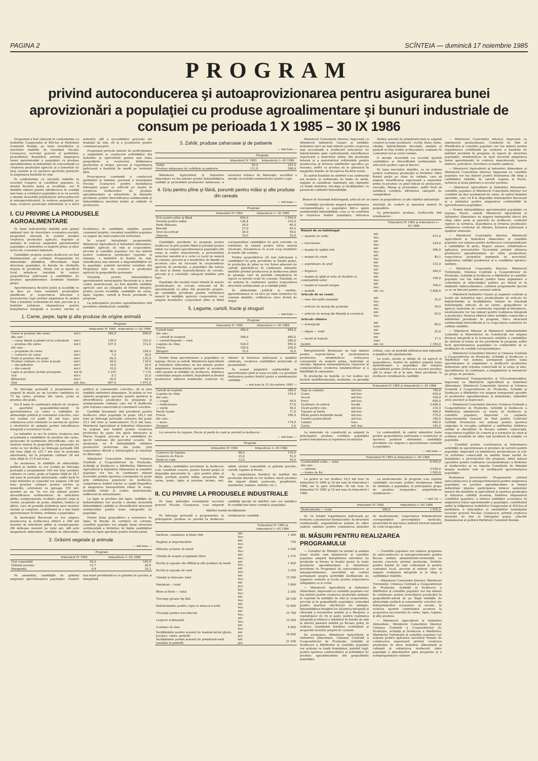PAGINA 2 SCÎNTEIA — duminică 17 noiembrie 1985
PROGRAM
privind autoconducerea şi autoaprovizionarea pentru asigurarea bunei aprovizionări a populaţiei cu produse agroalimentare şi bunuri industriale de consum pe perioada 1 X 1985 – 30 IX 1986
Programul a fost elaborat în conformitate cu hotărîrile Congresului al XIII-lea al Partidului Comunist Român, pe baza orientărilor şi sarcinilor stabilite de tovarăşul Nicolae Ceauşescu, secretar general al partidului, preşedintele Republicii, privind asigurarea bunei aprovizionări a populaţiei cu produse agroalimentare şi industriale în concordanţă cu creşterea producţiei agricole şi a bunurilor de larg consum şi cu sporirea aportului judeţelor la asigurarea fondului de stat.
În conformitate cu sarcinile stabilite la recentul Congres al consiliilor populare, la nivelul fiecărui judeţ şi localitate, vor fi stabilite măsuri pentru satisfacerea în condiţii mai bune a cerinţelor populaţiei şi se va acorda o atenţie deosebită problemelor autoconducerii şi autoaprovizionării, în vederea asigurării, pe baza creşterii producţiei industriale şi a micii industrii, atît a necesităţilor generale ale fondului de stat, cît şi a produselor pentru consumul propriu.
Programul prevede măsuri de perfecţionare a organizării şi conducerii activităţilor din industrie şi agricultură pentru mai buna gospodărire a resurselor, înlăturarea pierderilor şi risipei, precum şi repartizarea judicioasă a fondului de marfă pe teritoriul ţării.
Preocuparea constantă a conducerii partidului şi statului, personal a tovarăşului Nicolae Ceauşescu pentru bunăstarea întregului popor se reflectă pe deplin în creşterea desfacerilor de produse agroalimentare şi industriale, în măsurile prevăzute pentru diversificarea sortimentală şi îmbunătăţirea nivelului tehnic şi calitativ al produselor.
I. CU PRIVIRE LA PRODUSELE AGROALIMENTARE
Pe baza indicatorilor stabiliţi prin planul naţional unic de dezvoltare economico-socială, programul situează în centrul atenţiei creşterea producţiei agricole, vegetale şi animale în vederea asigurării aprovizionării populaţiei, a industriei cu materii prime şi altor nevoi ale economiei naţionale.
Cantităţile propuse pentru desfacere au fost fundamentate pe cerinţele Programului de alimentaţie ştiinţifică, diferenţiate după structura populaţiei, în funcţie de eforturile depuse în producţie, vîrstă, sex şi specificul local, avîndu-se totodată în vedere gospodărirea judicioasă a cantităţilor de produse agroalimentare destinate fondului pieţei.
Aprovizionarea fiecărui judeţ şi localităţi se va face pe baza realizării producţiilor planificate şi respectarea întocmai a prevederilor legii privind asigurarea în primul rînd a fondului centralizat de stat, precum şi a fondului judeţean, răspunderea pentru îndeplinirea integrală a acestor sarcini şi încadrarea în cantităţile stabilite pentru consumul propriu, revenind consiliilor populare ca organe ale autoconducerii teritoriale.
În scopul îndeplinirii programului, Ministerul Agriculturii şi Industriei Alimentare, unităţile agricole de stat şi cooperatiste, precum şi consiliile populare vor lua măsuri pentru realizarea producţiei vegetale şi animale, a intrărilor la fondul de stat, valorificarea mai intensă a disponibilităţilor de la populaţie, potrivit sarcinilor rezultate din Programul unic de creştere a producţiei agricole în gospodăriile personale.
Totodată, pentru îmbunătăţirea aprovizionării municipiului Bucureşti şi a unor centre muncitoreşti, au fost stabilite unităţile agricole care au obligaţia să livreze integral, pentru aceste localităţi, cantităţile de carne, lapte, legume, cartofi şi fructe prevăzute în program.
La principalele produse agroalimentare sînt prevăzute următoarele cantităţi :
1. Carne, peşte, lapte şi alte produse de origine animală
| | | Program | |
| --- | --- | --- | --- |
| | | trimestrul IV 1985 | trimestrele I—III 1986 |
| Carne şi produse din carne | mii t | 246,9 | 664,0 |
| din care : | | | |
| — carne tăiată şi păsări vii în echivalent | mii t | 139,9 | 352,0 |
| — produse din carne | mii t | 107,0 | 312,0 |
| din care : | | | |
| — preparate de carne | mii t | 90,0 | 254,0 |
| — conserve de carne | mii t | 7,0 | 30,0 |
| Peşte şi produse din peşte | mii t | 62,0 | 135,0 |
| Produse culinare cu carne şi peşte | mii t | 20,0 | 118,0 |
| — din industrie | mii t | 10,0 | 28,0 |
| — din comerţ | mii t | 10,0 | 90,0 |
| Lapte şi produse lactate proaspete | mii hl | 2 255 | 7 110 |
| Unt | mii t | 8,5 | 25,0 |
| Brînzeturi | mii t | 20,0 | 64,0 |
| Ouă | mil. buc. | 607,0 | 1 975,0 |
Pe întreaga perioadă a programului se asigură în medie pe un locuitor cantitatea de 73 kg carne, produse din carne, peşte şi produse din peşte.
Vor fi luate în continuare măsuri de creştere a aportului gospodăriilor-anexă în aprovizionarea cu carne a unităţilor de alimentaţie publică şi consumuri colective, care vor realiza cel puţin 20 mii tone, prin extinderea celor existente cu sarcina de sporire a efectivelor de animale pentru valorificarea integrală a resurselor locale.
La industrie se are în vedere creşterea mai accentuată a cantităţilor de produse din carne, prelucrate în sortimente diversificate, care să uşureze munca în gospodărie. La preparate de carne se vor desface pe întreaga perioadă 344 mii tone (faţă de 251,7 mii tone în perioada anterioară), iar la preparate culinare 38 mii tone (faţă de 27,8 mii tone).
De asemenea, în unităţile de alimentaţie publică şi cantine se vor realiza pe întreaga perioadă a programului 100 mii tone produse culinare cu carne, peşte şi legume (faţă de 34,7 mii tone în perioada anterioară), astfel încît în total industria şi comerţul vor asigura 138 mii tone produse culinare pentru servire la domiciliu, echivalent cu aproape 195 mil. meniuri pe an. Se vor lua măsuri pentru diversificarea sortimentelor de mîncăruri gătite, semipreparate, tocături, pireuri, supe şi ciorbe, preparate de peşte, aluaturi, budinci şi altele, care să permită alcătuirea unor meniuri variate şi complete, contribuind la o mai bună aprovizionare în forme civilizate a populaţiei.
În municipiul Bucureşti se vor asigura producerea şi desfacerea zilnică a 200 mii meniuri de mîncăruri gătite şi semipreparate (64 milioane meniuri pe total an), atît prin magazinele alimentare, unităţile de alimentaţie publică şi consumurile colective, cît şi prin unităţile industriei alimentare. În judeţe se vor elabora programe speciale pentru sporirea şi diversificarea producţiei de preparate şi semipreparate culinare care vor fi desfăcute prin reţeaua comercială şi consumuri colective.
Cantităţi însemnate sînt prevăzute pentru desfacere către populaţie la peşte 142,3 mii tone pe întreaga perioadă, conserve din peşte 23,1 mii tone şi semiconserve 31,6 mii tone. Ministerul Agriculturii şi Industriei Alimentare va acţiona mai hotărît pentru creşterea producţiei de peşte din apele interioare şi Marea Neagră, precum şi a cantităţilor de specii valoroase din pescuitul oceanic. De asemenea, va fi îmbunătăţită calitatea produselor prelucrate din peşte, prin respectarea strictă a tehnologiilor şi reţetelor de fabricaţie.
Ministerul Comerţului Interior, Uniunea Centrală a Cooperativelor de Producţie, Achiziţii şi Desfacere a Mărfurilor, Ministerul Agriculturii şi Industriei Alimentare şi consiliile populare vor lua în continuare măsuri deosebite pentru sporirea consumului de peşte prin extinderea punctelor de desfacere, completarea dotării reţelei cu spaţii frigorifice şi asigurarea transportului ritmic în oraşe, localităţi rurale şi centre muncitoreşti, indiferent de subordonare.
La lapte şi produse din lapte, unităţile de industrializare vor acorda o atenţie deosebită îmbunătăţirii calităţii şi diversificării structurii sortimentale pentru toate categoriile de populaţie.
Pentru buna gospodărire a resurselor de lapte, în funcţie de cerinţele de consum, consiliile populare vor adapta lunar structura sortimentală a livrărilor, în limita cantităţilor totale de lapte aprobate pentru fondul pieţei.
2. Grăsimi vegetale şi animale
— mii tone —
| | Program | |
| --- | --- | --- |
| | trimestrul IV 1985 | trimestrele I—III 1986 |
| Ulei comestibil | 56,0 | 163,0 |
| Grăsimi porcine | 10,7 | 20,6 |
| Margarină | 8,4 | 18,3 |
Pe ansamblu, cantităţile de grăsimi asigurate aprovizionarea populaţiei, creşteri mai mari prevăzindu-se la grăsimi de porcine şi margarină.
3. Zahăr, produse zaharoase şi de patiserie
— mii tone —
| | Program | |
| --- | --- | --- |
| | trimestrul IV 1985 | trimestrele I—III 1986 |
| Zahăr | 85,0 | 253,0 |
| Produse zaharoase de cofetărie şi patiserie | 131,9 | 390,0 |
Ministerul Agriculturii şi Industriei Alimentare va lua măsuri pentru îmbunătăţirea calităţii şi prezentării produselor zaharoase, a normelor tehnice de fabricaţie, acordînd o atenţie deosebită sortimentelor pentru copii.
4. Griu pentru pîine şi făină, porumb pentru mălai şi alte produse din cereale
— mii tone —
| | Program | |
| --- | --- | --- |
| | trimestrul IV 1985 | trimestrele I—III 1986 |
| Griu pentru pîine şi făină | 650,0 | 1 950,0 |
| Porumb pentru mălai | 126,4 | 310,0 |
| Paste făinoase | 24,0 | 60,0 |
| Biscuiţi | 27,0 | 65,0 |
| Orez decorticat | 24,0 | 59,0 |
| Arpacaş | 10,0 | 25,0 |
Cantităţile prevăzute în program pentru desfacere la griu pentru făină şi porumb pentru mălai vor asigura aprovizionarea populaţiei din oraşe şi centre muncitoreşti, a personalului muncitor navetist şi a celui cu locul de muncă în comune, precum şi a membrilor de familie ai acestora care nu lucrează în cooperativele agricole de producţie, a populaţiei din zonele de deal şi munte neproducătoare de cereale, precum şi a celorlalte categorii stabilite prin lege.
Populaţia din mediul rural situată în zonele producătoare de cereale urmează să fie aprovizionată cu pîine din producţie proprie, iar cantităţile prevăzute pentru retribuirea muncii în unităţile agricole cooperatiste vor asigura membrilor cooperatori pîine şi făină corespunzător cantităţilor de griu cuvenite ca retribuire în natură pentru zilele muncă efectuate, folosindu-se în acest scop brutăriile şi morile din comune.
Pentru gospodărirea cît mai judicioasă a cantităţilor de griu prevăzute la fondul pieţei, în producţia de pîine se vor folosi adaosuri de cartofi, aplicîndu-se în continuare măsurile stabilite privind producerea şi desfacerea pîinii în gramaje care să permită cumpărarea în raport cu nevoile reale de consum. Totodată, se va acţiona în continuare pentru respectarea structurii sortimentale şi a calităţii pîinii.
În alimentaţia publică şi cantine, aprovizionarea se va face pe baza normelor de consum stabilite, evitîndu-se orice formă de risipă.
5. Legume, cartofi, fructe şi struguri
— mii tone —
| | Program | |
| --- | --- | --- |
| | trimestrul IV 1985 | trimestrele I—III 1986 |
| Cartofi total | 390,0 | 640,0 |
| din care : | | |
| — cartofi de toamnă | 390,0 | 440,0 |
| — cartofi timpurii — vară | — | 200,0 |
| Legume de cîmp | 520,0 | 965,0 |
| Fructe | 100,0 | 250,0 |
| Struguri | 35,0 | 70,0 |
Pentru buna aprovizionare a populaţiei cu legume, fructe şi cartofi, Ministerul Agriculturii şi Industriei Alimentare va lua măsuri pentru asigurarea transportului operativ al acestora către pieţele şi unităţile de desfacere, întărirea controlului asupra sortării, depozitării şi livrării produselor, mărirea numărului centrelor de vînzare şi folosirea judicioasă a spaţiilor existente, creşterea cantităţilor prelucrate şi preambalate.
În scopul asigurării continuităţii în aprovizionare pînă la noua recoltă, s-a prevăzut însilozarea pentru fondul pieţei a următoarelor cantităţi :
— mii tone la 31 decembrie 1985 —
| Cartofi de toamnă | 280,0 |
| Legume de cîmp | 155,0 |
| din care : | |
| — ceapă | 50,0 |
| — rădăcinoase | 57,0 |
| — varză | 30,0 |
| Fasole boabe | 17,0 |
| Fructe | 180,0 |
| din care : | |
| — mere | 179,0 |
| Struguri | 5,0 |
La conserve de legume, fructe şi pastă de roşii se prevăd la desfacere :
— mii tone —
| | Program | |
| --- | --- | --- |
| | trimestrul IV 1985 | trimestrele I—III 1986 |
| Conserve de legume | 66,0 | 110,0 |
| Conserve de fructe | 25,0 | 55,0 |
| Pastă de roşii | 12,0 | 16,0 |
În afara cantităţilor prevăzute la desfacere s-au constituit rezerve pentru fondul pieţei la dispoziţia guvernului la : griu pentru pîine şi făină, porumb pentru mălai, preparate din carne, peşte, lapte şi produse lactate, unt, zahăr, uleiuri comestibile şi grăsimi porcine, cartofi, legume şi fructe.
În completarea fondului de mărfuri din producţia internă se vor desface unele produse din import (lămîi, portocale, grepfruturi, mandarine, banane, măsline etc.).
II. CU PRIVIRE LA PRODUSELE INDUSTRIALE
Pe baza indicaţiei tovarăşului secretar general Nicolae Ceauşescu, s-au asigurat cantităţi sporite de mărfuri care vor satisface în condiţii mai bune cerinţele populaţiei.
Mărfuri textile-încălţăminte
Pe întreaga perioadă a programului, la principalele produse se prevăd la desfacere următoarele cantităţi :
| | | Trimestrul IV 1985 şi trimestrele I—III 1986 |
| --- | --- | --- |
| Pardesie, canadiene şi bluze vînt | mii buc. | 1 260 |
| Raglane şi impermeabile | mii buc. | 730 |
| Paltoane şi haine de iarnă | mii buc. | 2 500 |
| Cămăşi de noapte şi pijamale finet | mii buc. | 2 370 |
| Rochii şi capoate din diftină şi alte ţesături de iarnă | mii buc. | 1 400 |
| Rochii şi capoate de vară | mii buc. | 3 550 |
| Cămăşi şi bluzoane total | mii buc. | 15 500 |
| Pantaloni — total | mii per. | 3 400 |
| Bluze şi fuste — total | mii buc. | 2 200 |
| Tricotaje groase tip lînă | mii buc. | 28 100 |
| Îmbrăcăminte pentru copii cu mînecă scurtă | mii buc. | 12 800 |
| Tricotaje pentru nou-născuţi | mii buc. | 15 700 |
| Lenjerie scămoşată | mii buc. | 12 500 |
| Costume de baie | mii buc. | 4 400 |
| Încălţăminte pentru sezonul de toamnă-iarnă (ghete, bocanci, cizme, pantofi) | mii per. | 18 800 |
| Încălţăminte pentru sezonul de primăvară-vară (sandale şi pantofi) | mii per. | 31 200 |
Ministerul Comerţului Interior, împreună cu Ministerul Industriei Uşoare şi unităţile industriei mici au luat măsuri pentru creşterea mai accentuată a desfacerii articolelor de îmbrăcăminte gata confecţionată, valorificarea superioară a materiilor prime din producţia internă şi a materialelor refolosibile pentru producerea şi livrarea mărfurilor specifice pe sezoane, astfel ca acestea să se găsească în magazine înainte de începerea fiecărui sezon.
În cadrul fondului de mărfuri s-au contractat noi modele şi sortimente de haine de iarnă, raglane şi canadiene matlasate sau căptuşite cu blană sintetică, tricotaje şi încălţăminte cu parametri calitativi îmbunătăţiţi.
Pentru sezonul de primăvară-vară se asigură creşteri la toate produsele : rochii, bluze, fuste, cămăşi, îmbrăcăminte tricotată, sandale şi pantofi cu feţe textile şi înlocuitori, realizate în contexturi noi şi culori variate.
O atenţie deosebită s-a acordat sporirii cantităţilor şi diversificării sortimentale la articolele pentru copii şi tineret.
Pe baza sarcinilor stabilite, se va acţiona pentru realizarea producţiei şi livrărilor către fondul pieţei pe clase de calitate, care să asigure valorificarea superioară a materiilor prime în produse cu grad ridicat de prelucrare, execuţie, finisaj şi prezentare, astfel încît să satisfacă cerinţele diferitelor categorii de cumpărători.
Bunuri de folosinţă îndelungată, articole de uz casnic şi gospodăresc şi alte mărfuri industriale
Cantităţile prevăzute asigură aprovizionarea corespunzătoare a populaţiei într-o gamă sortimentală îmbunătăţită, ceea ce va contribui la creşterea dotării populaţiei, ridicarea nivelului de confort şi uşurarea muncii în gospodărie.
La principalele produse, desfacerile sînt următoarele :
| | | Trimestrul IV 1985 şi trimestrele I—III 1986 |
| --- | --- | --- |
| Bunuri de uz îndelungat | | |
| — aparate de radio | mii buc. | 473,0 |
| — televizoare | mii buc. | 224,0 |
| — maşini de spălat rufe | mii buc. | 260,0 |
| — maşini de cusut | mii buc. | 48,5 |
| — aspiratoare de praf | mii buc. | 132,0 |
| — frigidere | mii buc. | 260,0 |
| — maşini de gătit şi sobe de încălzit cu combustibili solizi | mii buc. | 198,0 |
| — maşini şi reşouri aragaz | mii buc. | 160,0 |
| — mobilă | mil. lei | 5 800,0 |
| Articole de uz casnic | | |
| — vase din tablă emailată | mil. buc. | 32,0 |
| — articole de menaj din porţelan | mil. buc. | 29,0 |
| — articole de menaj din faianţă şi ceramică | mil. buc. | 50,0 |
| Articole chimice | | |
| — detergenţi | mii tone | 80,0 |
| — săpun — total | mii tone | 25,0 |
| — lacuri şi vopsele | mii tone | 17,5 |
| Jucării | mil. lei | 1 350,0 |
Întreprinderile furnizoare au luat măsuri pentru reproiectarea şi modernizarea produselor, urmărindu-se reducerea consumului de materii prime, materiale şi energie, tipizarea subansamblelor, reperelor şi componentelor, creşterea randamentelor şi a fiabilităţii în exploatare.
În producţia de mobilă, se vor realiza noi modele multifuncţionale, modulate, cu greutăţi reduse, care să permită utilizarea mai raţională a spaţiilor din apartamente.
La scule, unelte şi utilaje de uz agricol şi gospodăresc, fondul de mărfuri asigură buna aprovizionare a populaţiei din reţeaua specializată pentru desfacerea acestor produse atît la oraşe cît şi la sate, fiind prevăzute la desfacere următoarele cantităţi :
| | | Trimestrul IV 1985 şi trimestrele I—III 1986 |
| --- | --- | --- |
| Sape şi cazmale | mii buc. | 780,0 |
| Coase | mii buc. | 650,0 |
| Seceri | mii buc. | 550,0 |
| Furci | mii buc. | 650,0 |
| Tocătoare de nutreţ | bucăţi | 2 800,0 |
| Cleşti pentru cuie | mii buc. | 210,0 |
| Topoare şi barde | mii buc. | 400,0 |
| Pînză pentru ferăstrău metal | mii buc. | 570,0 |
| Foarfeci pomicultură | mii buc. | 140,0 |
| Lanţuri | tone | 900,0 |
| Caiele | mil. buc. | 145,0 |
La materiale de construcţii se asigură la principalele produse cerinţele populaţiei pentru întreţinerea şi repararea locuinţelor.
La combustibili, în cadrul măsurilor luate pentru gospodărirea judicioasă a resurselor şi sporirea ponderii cărbunilor, cantităţile prevăzute vor asigura o aprovizionare normală a populaţiei.
— mii tone —
| | Trimestrul IV 1985 şi trimestrele I—III 1986 |
| --- | --- |
| Combustibili solizi — total | 4 950,0 |
| din care : | |
| — cărbuni | 3 030,0 |
| — lemne de foc | 1 920,0 |
La petrol se vor desface 16,5 mii tone în trimestrul IV 1985 şi 18 mii tone în trimestrul I 1986, iar la gaze lichefiate 59 mii tone în trimestrul IV 1985 şi 53 mii tone în trimestrul I 1986.
La medicamente, în program s-au cuprins cantităţile necesare pentru menţinerea stării de sănătate a populaţiei, la principalele grupe de produse terapeutice asigurîndu-se următoarele :
— mil. lei —
| | trimestrul IV 1985 | trimestrele I—III 1986 |
| --- | --- | --- |
| Medicamente — total | 598,0 | 1 935,0 |
Se va urmări repartizarea judicioasă pe teritoriu a produselor farmaceutice în structură sortimentală, organizîndu-se acţiuni de către cadrele sanitare pentru combaterea abuzului de medicamente, respectarea tratamentelor corespunzător prescripţiilor medicale, promovînd în mai mare măsură factorii naturali de cură terapeutică.
III. MĂSURI PENTRU REALIZAREA PROGRAMULUI
— Consiliul de Miniştri va urmări şi analiza lunar modul cum ministerele şi consiliile populare asigură îndeplinirea sarcinilor de producţie şi livrare la fondul pieţei, la toate produsele agroalimentare şi industriale prevăzute în Programul de autoconducere şi autoaprovizionare, exercitînd un control permanent asupra activităţii desfăşurate de organele centrale şi locale pentru respectarea obligaţiilor ce le revin.
— Ministerul Agriculturii şi Industriei Alimentare, împreună cu consiliile populare vor lua măsuri pentru creşterea producţiei animale şi vegetale în unităţile de stat şi cooperatiste, precum şi în gospodăriile populaţiei, acţionînd pentru sporirea efectivelor de animale, îmbunătăţirea furajării lor, folosirea integrală şi eficientă a terenurilor arabile şi a fîneţelor, a suprafeţelor de vii şi pomi, pentru realizarea integrală şi ritmică a intrărilor în fondul de stat la nivelul planului stabilit pe fiecare judeţ, în vederea constituirii fondului centralizat şi acoperirii nevoilor proprii de consum.
De asemenea, Ministerul Agriculturii şi Industriei Alimentare, Uniunea Centrală a Cooperativelor de Producţie, Achiziţii şi Desfacere a Mărfurilor şi consiliile populare vor acţiona cu toată fermitatea, potrivit legii, pentru sporirea contractărilor şi achiziţiilor de produse agroalimentare din gospodăriile populaţiei.
— Consiliile populare vor elabora programe de autoconducere şi autoaprovizionare pentru fiecare unitate administrativ-teritorială, cu sarcini concrete privind producţia, livrările pentru fondul de stat centralizat şi pentru consumul local, precum şi măsuri care să asigure realizarea integrală şi la timp a cantităţilor stabilite.
— Ministerul Comerţului Interior, Ministerul Turismului, Uniunea Centrală a Cooperativelor de Producţie, Achiziţii şi Desfacere a Mărfurilor şi consiliile populare vor lua măsuri în continuare pentru dezvoltarea producţiei în gospodăriile-anexă de pe lîngă unităţile de alimentaţie publică şi consumurile colective ale întreprinderilor economice şi sociale, în vederea sporirii contribuţiei acestora la acoperirea necesarului de carne, lapte, legume şi alte produse.
— Ministerul Agriculturii şi Industriei Alimentare, Ministerul Comerţului Interior, Uniunea Centrală a Cooperativelor de Producţie, Achiziţii şi Desfacere a Mărfurilor, Ministerul Turismului şi consiliile populare vor acţiona pentru aplicarea sarcinilor trasate de conducerea superioară privind creşterea producţiei în mica industrie alimentară şi culinară şi extinderea desfacerii către populaţie a mîncărurilor gata preparate şi a semipreparatelor culinare.
— Ministerul Comerţului Interior, împreună cu ministerele producătoare, Comitetul de Stat al Planificării şi consiliile populare vor lua măsuri pentru repartizarea echilibrată pe teritoriu a fondului de mărfuri prevăzut în program, în raport de structura populaţiei, urmărindu-se în mod deosebit asigurarea bunei aprovizionări în centrele muncitoreşti, zonele miniere, petroliere, forestiere şi marile şantiere.
— Ministerul Agriculturii şi Industriei Alimentare şi Ministerul Comerţului Interior, împreună cu consiliile populare vor lua măsuri pentru însilozarea din timp a cantităţilor stabilite de cartofi, legume şi fructe, sortarea şi buna păstrare a acestor produse.
— Ministerul Agriculturii şi Industriei Alimentare, consiliile populare şi Ministerul Comerţului Interior vor constitui un stoc permanent de carne, în cadrul balanţei aprobate, care va fi la dispoziţia municipiului Bucureşti şi a judeţelor pentru asigurarea continuităţii în aprovizionarea populaţiei.
— Pentru îmbunătăţirea aprovizionării populaţiei cu legume, fructe, cartofi, Ministerul Agriculturii şi Industriei Alimentare va asigura transportul direct din cîmp către pieţe şi punctele de desfacere, controlul riguros la sortarea, depozitarea şi livrarea produselor, extinderea centrelor de vînzare, folosirea judicioasă a spaţiilor existente.
— Ministerul Comerţului Interior, Ministerul Agriculturii şi Industriei Alimentare şi consiliile populare vor acţiona pentru desfacerea corespunzătoare a cantităţilor în pieţe, tîrguri, oboare, urmărindu-se aplicarea prevederilor Decretului privind vînzarea produselor agroalimentare de către producători, respectarea preţurilor maximale de mercurial, asigurarea calităţii produselor şi a condiţiilor igienico-sanitare.
— Ministerul Comerţului Interior, Ministerul Turismului, Uniunea Centrală a Cooperativelor de Producţie, Achiziţii şi Desfacere a Mărfurilor şi consiliile populare vor lua măsuri pentru buna organizare a comerţului şi alimentaţiei publice pe litoral şi în staţiunile balneoclimatice, conform programului special ce se va întocmi pentru sezonul estival.
— Ministerul Industriei Uşoare şi organele centrale şi locale ale industriei mici, producătoare de articole de îmbrăcăminte şi încălţăminte, bunuri de folosinţă îndelungată, articole de uz casnic, gospodăresc şi agricol, materiale de construcţii, reparaţii şi întreţinere, medicamente vor lua măsuri pentru realizarea integrală a producţiei, livrarea ritmică către unităţile comerciale a mărfurilor prevăzute în program, într-o structură sortimentală diversificată şi cu respectarea normelor de calitate stabilite.
— Ministerul Minelor şi Ministerul Industrializării Lemnului şi Materialelor de Construcţii vor asigura livrarea integrală şi la termenele stabilite a cantităţilor de cărbuni şi lemne de foc prevăzute în program, astfel încît aprovizionarea populaţiei cu combustibil să se desfăşoare în condiţii corespunzătoare.
— Ministerul Comerţului Interior şi Uniunea Centrală a Cooperativelor de Producţie, Achiziţii şi Desfacere a Mărfurilor vor acţiona permanent pentru buna aprovizionare şi organizare a desfacerii produselor industriale prin reţeaua comercială de la oraşe şi sate, specializarea, în continuare, a magazinelor şi raioanelor pe grupe de produse.
— Ministerul Transporturilor şi Telecomunicaţiilor, împreună cu Ministerul Agriculturii şi Industriei Alimentare, Ministerul Comerţului Interior şi Uniunea Centrală a Cooperativelor de Producţie, Achiziţii şi Desfacere a Mărfurilor vor asigura transportul operativ al produselor agroalimentare şi industriale, eliminînd orice pierderi şi deprecieri.
— Ministerul Comerţului Interior, Uniunea Centrală a Cooperativelor de Producţie, Achiziţii şi Desfacere a Mărfurilor, ministerele cu reţele de desfacere şi consiliile populare, împreună cu organele Inspectoratului General de Stat pentru Controlul Calităţii Produselor vor acţiona pentru sporirea exigenţei la recepţia calitativă a mărfurilor, întărirea ordinii şi disciplinei în fiecare unitate comercială, respectarea regulilor de comerţ şi a normelor de etică şi echitate socialistă de către toţi lucrătorii în relaţiile cu populaţia.
— Consiliul pentru coordonarea şi îndrumarea activităţii de aprovizionare şi prestare de servicii pentru populaţie, împreună cu ministerele producătoare şi cele cu activitate comercială va analiza lunar modul de îndeplinire a prevederilor din program, luînd măsuri operative pentru realizarea corespunzătoare a livrărilor şi desfacerilor şi va raporta Consiliului de Miniştri asupra modului cum se desfăşoară aprovizionarea populaţiei.
Realizarea prevederilor Programului privind autoconducerea şi autoaprovizionarea pentru asigurarea populaţiei cu produse agroalimentare şi bunuri industriale impune participarea tuturor oamenilor muncii din industrie şi agricultură la sporirea producţiei şi ridicarea calităţii acesteia, întărirea răspunderii consiliilor populare, a tuturor unităţilor economice în asigurarea bunei aprovizionări a populaţiei, contribuind astfel la înfăptuirea hotărîrilor Congresului al XIII-lea al partidului, a indicaţiilor şi orientărilor tovarăşului secretar general Nicolae Ceauşescu, privind creşterea nivelului de trai al întregului popor, obiectiv fundamental al politicii Partidului Comunist Român.